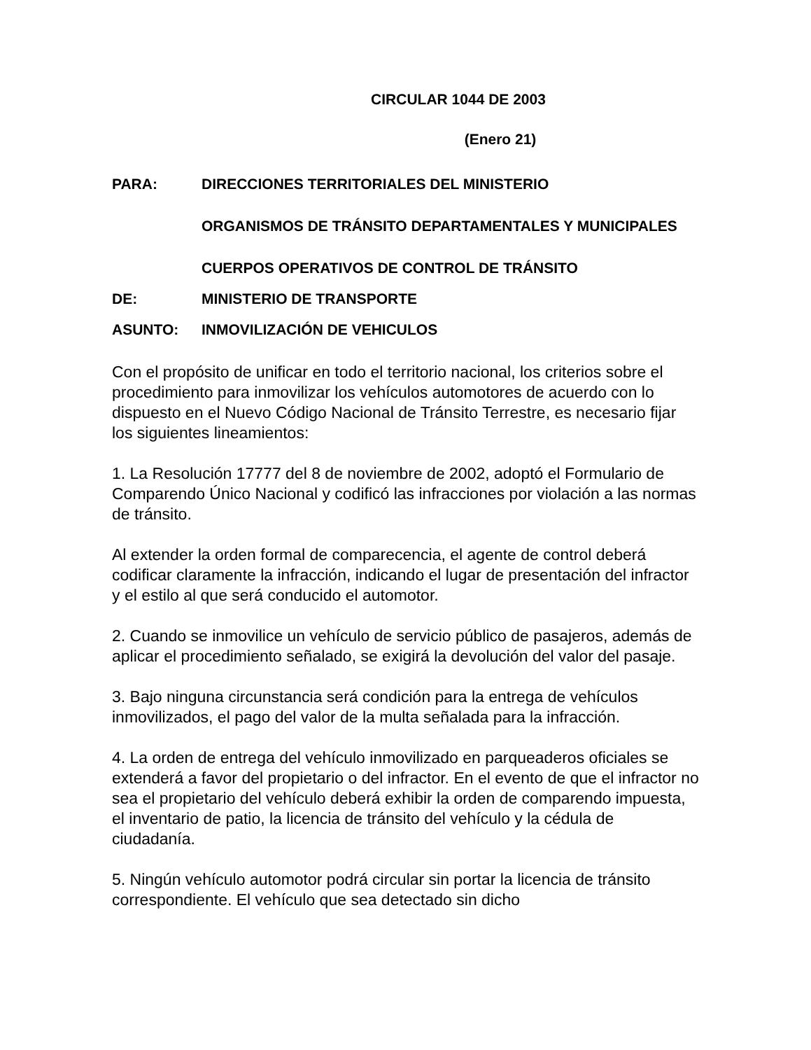CIRCULAR 1044 DE 2003
(Enero 21)
PARA: DIRECCIONES TERRITORIALES DEL MINISTERIO
ORGANISMOS DE TRÁNSITO DEPARTAMENTALES Y MUNICIPALES
CUERPOS OPERATIVOS DE CONTROL DE TRÁNSITO
DE: MINISTERIO DE TRANSPORTE
ASUNTO: INMOVILIZACIÓN DE VEHICULOS
Con el propósito de unificar en todo el territorio nacional, los criterios sobre el procedimiento para inmovilizar los vehículos automotores de acuerdo con lo dispuesto en el Nuevo Código Nacional de Tránsito Terrestre, es necesario fijar los siguientes lineamientos:
1. La Resolución 17777 del 8 de noviembre de 2002, adoptó el Formulario de Comparendo Único Nacional y codificó las infracciones por violación a las normas de tránsito.
Al extender la orden formal de comparecencia, el agente de control deberá codificar claramente la infracción, indicando el lugar de presentación del infractor y el estilo al que será conducido el automotor.
2. Cuando se inmovilice un vehículo de servicio público de pasajeros, además de aplicar el procedimiento señalado, se exigirá la devolución del valor del pasaje.
3. Bajo ninguna circunstancia será condición para la entrega de vehículos inmovilizados, el pago del valor de la multa señalada para la infracción.
4. La orden de entrega del vehículo inmovilizado en parqueaderos oficiales se extenderá a favor del propietario o del infractor. En el evento de que el infractor no sea el propietario del vehículo deberá exhibir la orden de comparendo impuesta, el inventario de patio, la licencia de tránsito del vehículo y la cédula de ciudadanía.
5. Ningún vehículo automotor podrá circular sin portar la licencia de tránsito correspondiente. El vehículo que sea detectado sin dicho